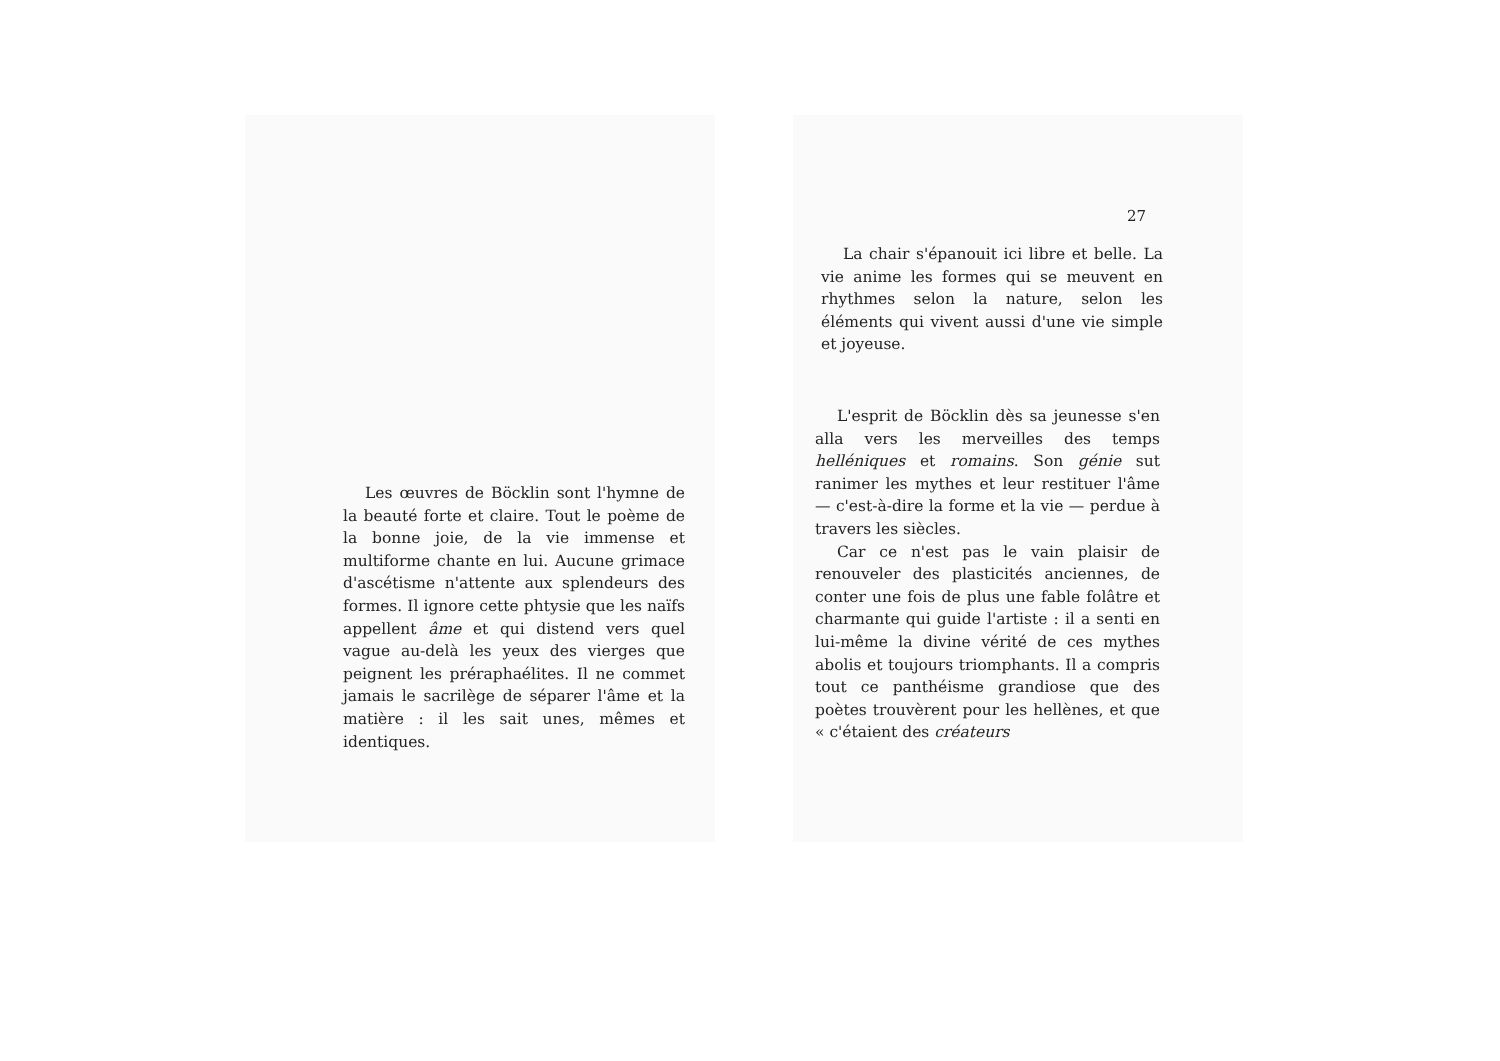Les œuvres de Böcklin sont l'hymne de la beauté forte et claire. Tout le poème de la bonne joie, de la vie immense et multiforme chante en lui. Aucune grimace d'ascétisme n'attente aux splendeurs des formes. Il ignore cette phtysie que les naïfs appellent âme et qui distend vers quel vague au-delà les yeux des vierges que peignent les préraphaélites. Il ne commet jamais le sacrilège de séparer l'âme et la matière : il les sait unes, mêmes et identiques.
27
La chair s'épanouit ici libre et belle. La vie anime les formes qui se meuvent en rhythmes selon la nature, selon les éléments qui vivent aussi d'une vie simple et joyeuse.
L'esprit de Böcklin dès sa jeunesse s'en alla vers les merveilles des temps helléniques et romains. Son génie sut ranimer les mythes et leur restituer l'âme — c'est-à-dire la forme et la vie — perdue à travers les siècles.
Car ce n'est pas le vain plaisir de renouveler des plasticités anciennes, de conter une fois de plus une fable folâtre et charmante qui guide l'artiste : il a senti en lui-même la divine vérité de ces mythes abolis et toujours triomphants. Il a compris tout ce panthéisme grandiose que des poètes trouvèrent pour les hellènes, et que « c'étaient des créateurs